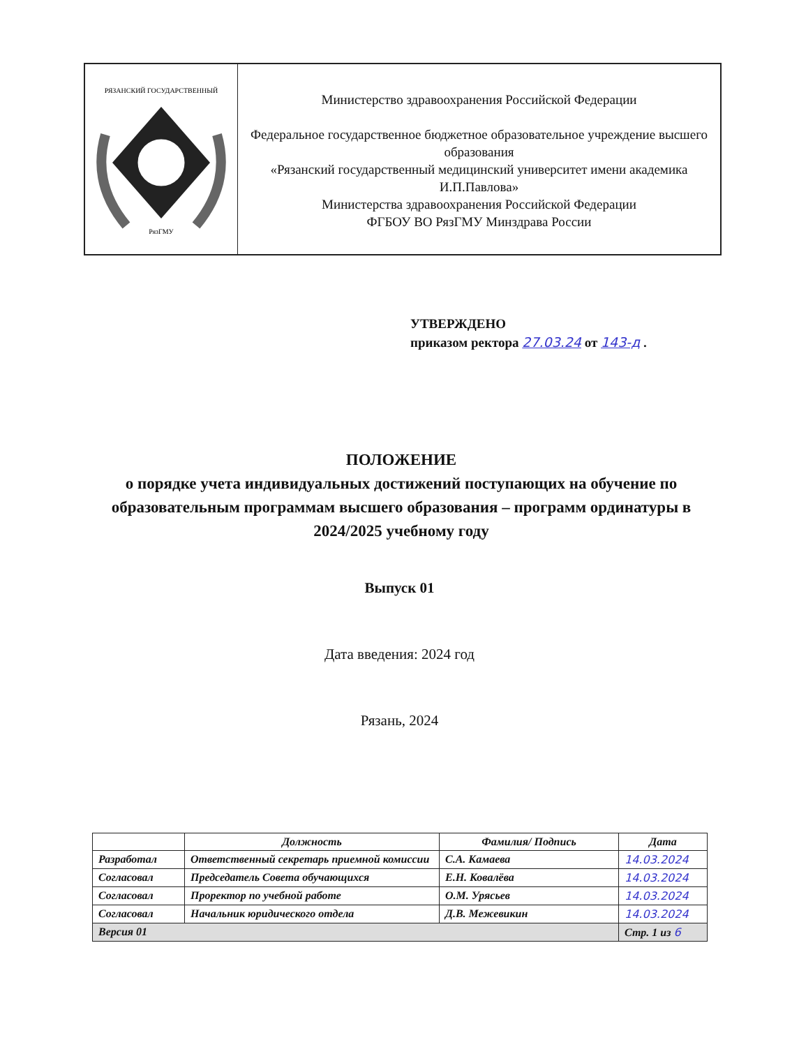РЯЗАНСКИЙ ГОСУДАРСТВЕННЫЙ
РязГМУ
Министерство здравоохранения Российской Федерации
Федеральное государственное бюджетное образовательное учреждение высшего образования
«Рязанский государственный медицинский университет имени академика И.П.Павлова»
Министерства здравоохранения Российской Федерации
ФГБОУ ВО РязГМУ Минздрава России
УТВЕРЖДЕНО
приказом ректора 27.03.24 от 143-д .
ПОЛОЖЕНИЕ
о порядке учета индивидуальных достижений поступающих на обучение по образовательным программам высшего образования – программ ординатуры в 2024/2025 учебному году
Выпуск 01
Дата введения: 2024 год
Рязань, 2024
| | Должность | Фамилия/ Подпись | Дата |
| --- | --- | --- | --- |
| Разработал | Ответственный секретарь приемной комиссии | С.А. Камаева | 14.03.2024 |
| Согласовал | Председатель Совета обучающихся | Е.Н. Ковалёва | 14.03.2024 |
| Согласовал | Проректор по учебной работе | О.М. Урясьев | 14.03.2024 |
| Согласовал | Начальник юридического отдела | Д.В. Межевикин | 14.03.2024 |
| Версия 01 | | | Стр. 1 из 6 |